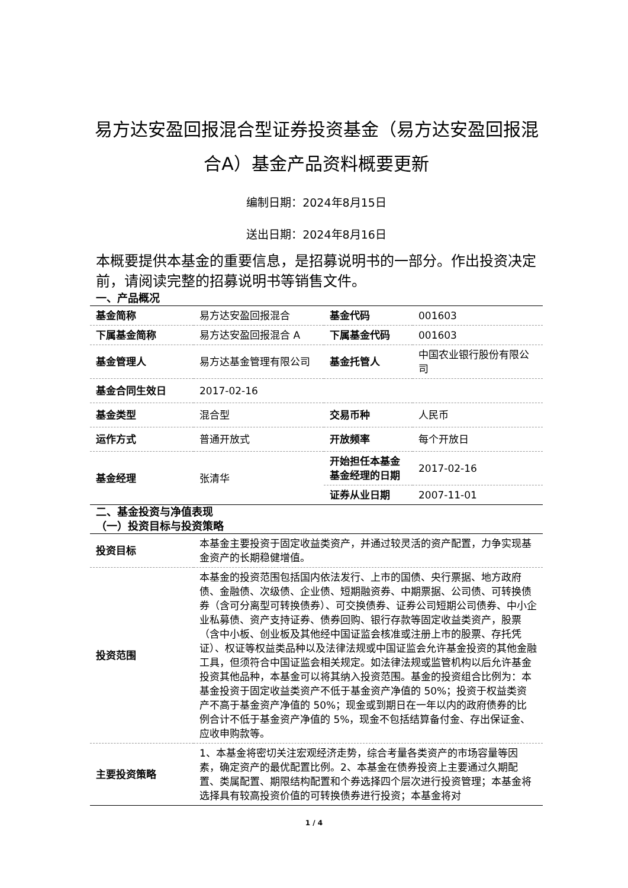易方达安盈回报混合型证券投资基金（易方达安盈回报混合A）基金产品资料概要更新
编制日期：2024年8月15日
送出日期：2024年8月16日
本概要提供本基金的重要信息，是招募说明书的一部分。作出投资决定前，请阅读完整的招募说明书等销售文件。
一、产品概况
| 基金简称 | 易方达安盈回报混合 | 基金代码 | 001603 |
| 下属基金简称 | 易方达安盈回报混合 A | 下属基金代码 | 001603 |
| 基金管理人 | 易方达基金管理有限公司 | 基金托管人 | 中国农业银行股份有限公司 |
| 基金合同生效日 | 2017-02-16 | | |
| 基金类型 | 混合型 | 交易币种 | 人民币 |
| 运作方式 | 普通开放式 | 开放频率 | 每个开放日 |
| 基金经理 | 张清华 | 开始担任本基金基金经理的日期 | 2017-02-16 |
| | | 证券从业日期 | 2007-11-01 |
二、基金投资与净值表现
（一）投资目标与投资策略
| 投资目标 | 本基金主要投资于固定收益类资产，并通过较灵活的资产配置，力争实现基金资产的长期稳健增值。 |
| 投资范围 | 本基金的投资范围包括国内依法发行、上市的国债、央行票据、地方政府债、金融债、次级债、企业债、短期融资券、中期票据、公司债、可转换债券（含可分离型可转换债券）、可交换债券、证券公司短期公司债券、中小企业私募债、资产支持证券、债券回购、银行存款等固定收益类资产，股票（含中小板、创业板及其他经中国证监会核准或注册上市的股票、存托凭证）、权证等权益类品种以及法律法规或中国证监会允许基金投资的其他金融工具，但须符合中国证监会相关规定。如法律法规或监管机构以后允许基金投资其他品种，本基金可以将其纳入投资范围。基金的投资组合比例为：本基金投资于固定收益类资产不低于基金资产净值的 50%；投资于权益类资产不高于基金资产净值的 50%；现金或到期日在一年以内的政府债券的比例合计不低于基金资产净值的 5%，现金不包括结算备付金、存出保证金、应收申购款等。 |
| 主要投资策略 | 1、本基金将密切关注宏观经济走势，综合考量各类资产的市场容量等因素，确定资产的最优配置比例。2、本基金在债券投资上主要通过久期配置、类属配置、期限结构配置和个券选择四个层次进行投资管理；本基金将选择具有较高投资价值的可转换债券进行投资；本基金将对 |
1 / 4